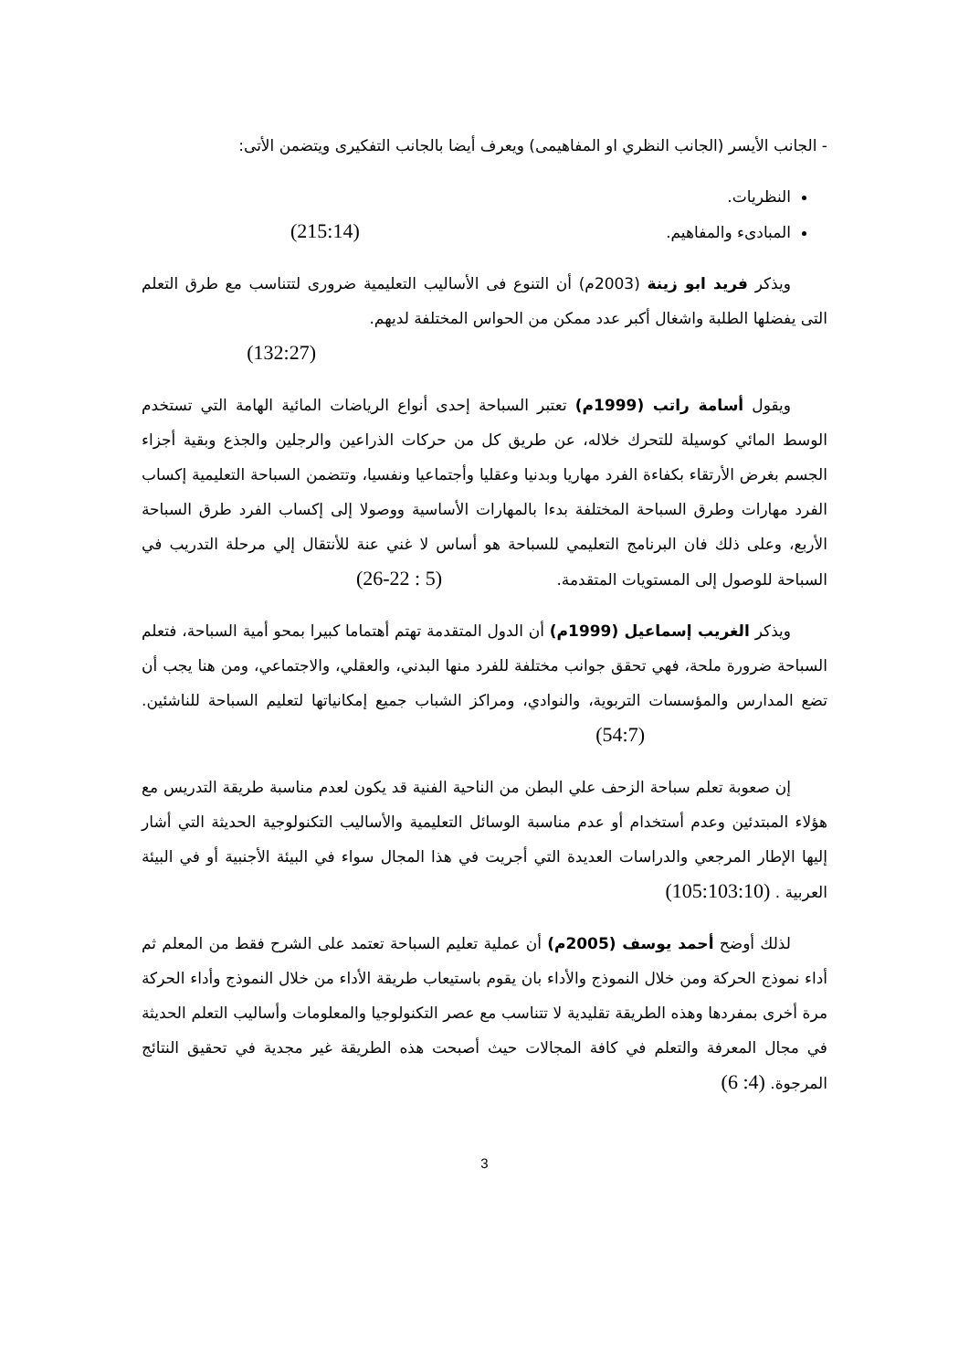- الجانب الأيسر (الجانب النظري او المفاهيمى) ويعرف أيضا بالجانب التفكيرى ويتضمن الأتى:
النظريات.
المبادىء والمفاهيم. (215:14)
ويذكر فريد ابو زينة (2003م) أن التنوع فى الأساليب التعليمية ضرورى لتتناسب مع طرق التعلم التى يفضلها الطلبة واشغال أكبر عدد ممكن من الحواس المختلفة لديهم.
(132:27)
ويقول أسامة راتب (1999م) تعتبر السباحة إحدى أنواع الرياضات المائية الهامة التي تستخدم الوسط المائي كوسيلة للتحرك خلاله، عن طريق كل من حركات الذراعين والرجلين والجذع وبقية أجزاء الجسم بغرض الأرتقاء بكفاءة الفرد مهاريا وبدنيا وعقليا وأجتماعيا ونفسيا، وتتضمن السباحة التعليمية إكساب الفرد مهارات وطرق السباحة المختلفة بدءا بالمهارات الأساسية ووصولا إلى إكساب الفرد طرق السباحة الأربع، وعلى ذلك فان البرنامج التعليمي للسباحة هو أساس لا غني عنة للأنتقال إلي مرحلة التدريب في السباحة للوصول إلى المستويات المتقدمة. (5 : 22-26)
ويذكر الغريب إسماعيل (1999م) أن الدول المتقدمة تهتم أهتماما كبيرا بمحو أمية السباحة، فتعلم السباحة ضرورة ملحة، فهي تحقق جوانب مختلفة للفرد منها البدني، والعقلي، والاجتماعي، ومن هنا يجب أن تضع المدارس والمؤسسات التربوية، والنوادي، ومراكز الشباب جميع إمكانياتها لتعليم السباحة للناشئين. (54:7)
إن صعوبة تعلم سباحة الزحف علي البطن من الناحية الفنية قد يكون لعدم مناسبة طريقة التدريس مع هؤلاء المبتدئين وعدم أستخدام أو عدم مناسبة الوسائل التعليمية والأساليب التكنولوجية الحديثة التي أشار إليها الإطار المرجعي والدراسات العديدة التي أجريت في هذا المجال سواء في البيئة الأجنبية أو في البيئة العربية . (105:103:10)
لذلك أوضح أحمد يوسف (2005م) أن عملية تعليم السباحة تعتمد على الشرح فقط من المعلم ثم أداء نموذج الحركة ومن خلال النموذج والأداء بان يقوم باستيعاب طريقة الأداء من خلال النموذج وأداء الحركة مرة أخرى بمفردها وهذه الطريقة تقليدية لا تتناسب مع عصر التكنولوجيا والمعلومات وأساليب التعلم الحديثة في مجال المعرفة والتعلم في كافة المجالات حيث أصبحت هذه الطريقة غير مجدية في تحقيق النتائج المرجوة. (4: 6)
3